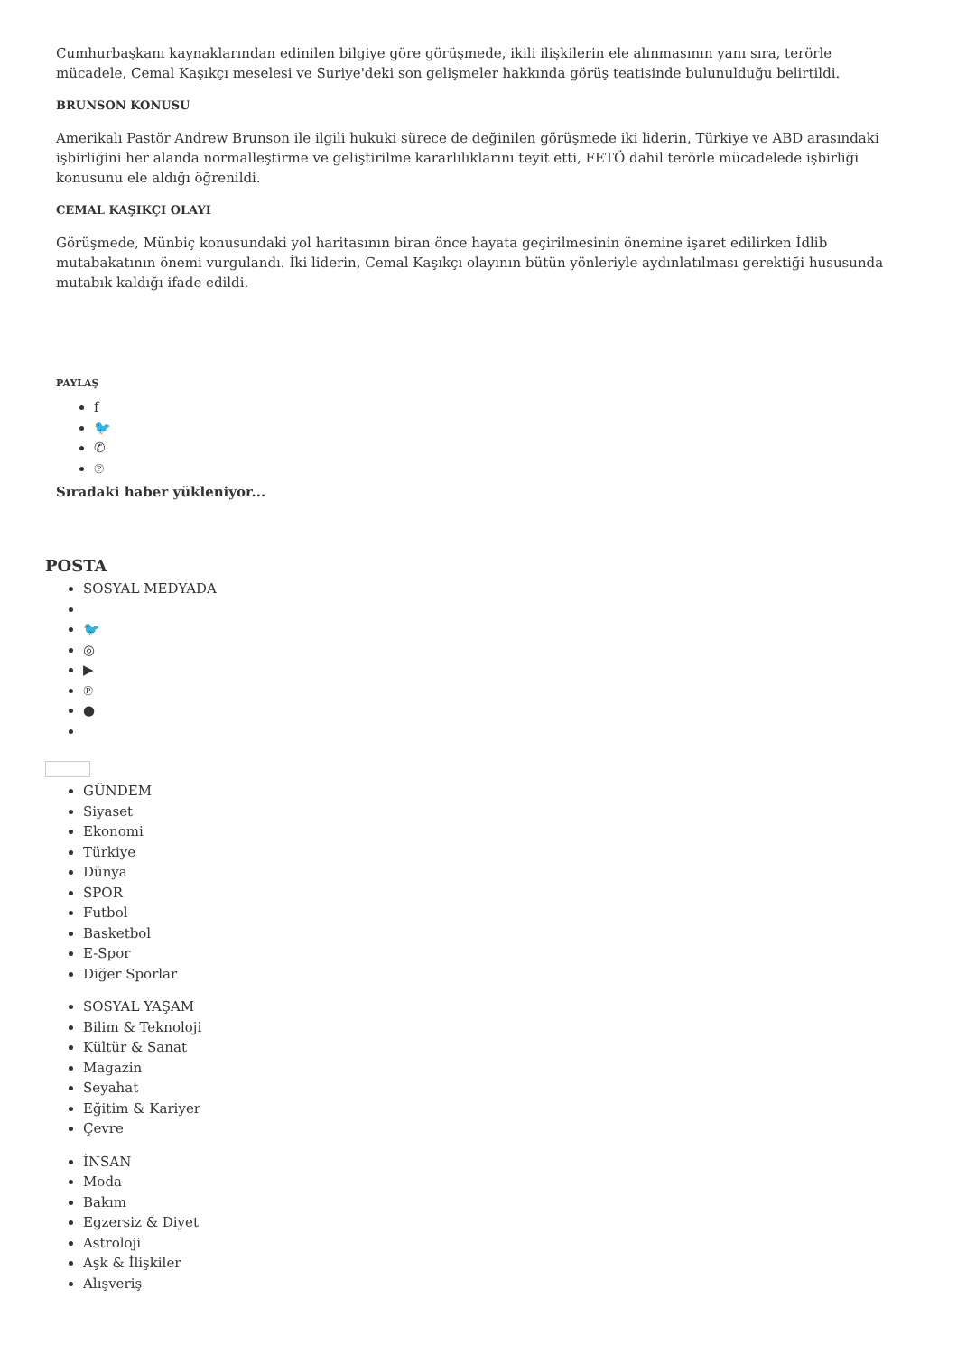Cumhurbaşkanı kaynaklarından edinilen bilgiye göre görüşmede, ikili ilişkilerin ele alınmasının yanı sıra, terörle mücadele, Cemal Kaşıkçı meselesi ve Suriye'deki son gelişmeler hakkında görüş teatisinde bulunulduğu belirtildi.
BRUNSON KONUSU
Amerikalı Pastör Andrew Brunson ile ilgili hukuki sürece de değinilen görüşmede iki liderin, Türkiye ve ABD arasındaki işbirliğini her alanda normalleştirme ve geliştirilme kararlılıklarını teyit etti, FETÖ dahil terörle mücadelede işbirliği konusunu ele aldığı öğrenildi.
CEMAL KAŞIKÇI OLAYI
Görüşmede, Münbiç konusundaki yol haritasının biran önce hayata geçirilmesinin önemine işaret edilirken İdlib mutabakatının önemi vurgulandı. İki liderin, Cemal Kaşıkçı olayının bütün yönleriyle aydınlatılması gerektiği hususunda mutabık kaldığı ifade edildi.
PAYLAŞ
f
🐦
✆
℗
Sıradaki haber yükleniyor...
POSTA
SOSYAL MEDYADA
🐦
◎
▶
℗
●
GÜNDEM
Siyaset
Ekonomi
Türkiye
Dünya
SPOR
Futbol
Basketbol
E-Spor
Diğer Sporlar
SOSYAL YAŞAM
Bilim & Teknoloji
Kültür & Sanat
Magazin
Seyahat
Eğitim & Kariyer
Çevre
İNSAN
Moda
Bakım
Egzersiz & Diyet
Astroloji
Aşk & İlişkiler
Alışveriş